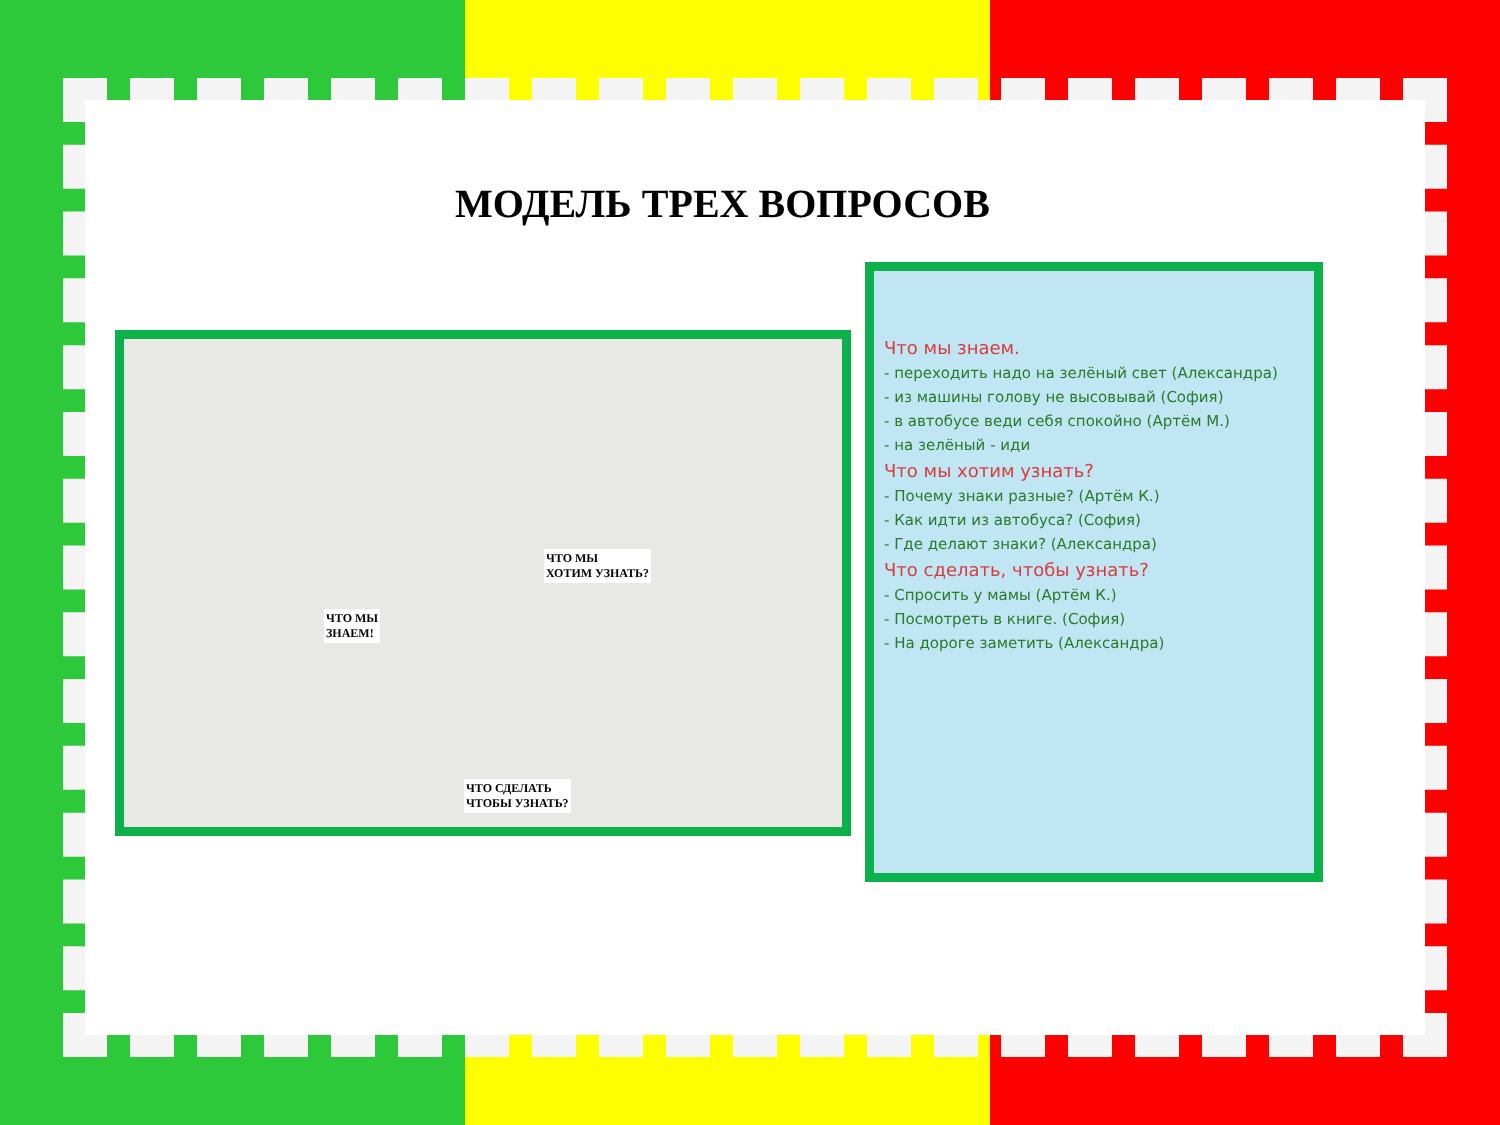МОДЕЛЬ ТРЕХ ВОПРОСОВ
ЧТО МЫ
ЗНАЕМ!
ЧТО МЫ
ХОТИМ УЗНАТЬ?
ЧТО СДЕЛАТЬ
ЧТОБЫ УЗНАТЬ?
Что мы знаем.
- переходить надо на зелёный свет (Александра)
- из машины голову не высовывай (София)
- в автобусе веди себя спокойно (Артём М.)
- на зелёный - иди
Что мы хотим узнать?
- Почему знаки разные? (Артём К.)
- Как идти из автобуса? (София)
- Где делают знаки? (Александра)
Что сделать, чтобы узнать?
- Спросить у мамы (Артём К.)
- Посмотреть в книге. (София)
- На дороге заметить (Александра)